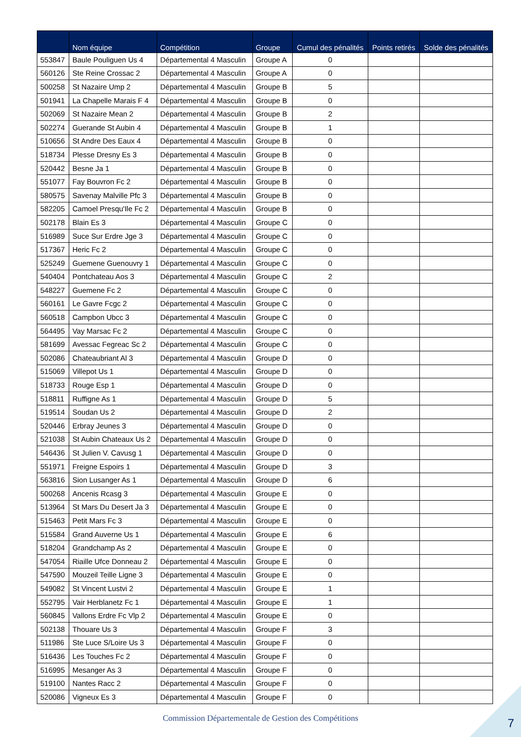| | Nom équipe | Compétition | Groupe | Cumul des pénalités | Points retirés | Solde des pénalités |
| --- | --- | --- | --- | --- | --- | --- |
| 553847 | Baule Pouliguen Us 4 | Départemental 4 Masculin | Groupe A | 0 | | |
| 560126 | Ste Reine Crossac 2 | Départemental 4 Masculin | Groupe A | 0 | | |
| 500258 | St Nazaire Ump 2 | Départemental 4 Masculin | Groupe B | 5 | | |
| 501941 | La Chapelle Marais F 4 | Départemental 4 Masculin | Groupe B | 0 | | |
| 502069 | St Nazaire Mean 2 | Départemental 4 Masculin | Groupe B | 2 | | |
| 502274 | Guerande St Aubin 4 | Départemental 4 Masculin | Groupe B | 1 | | |
| 510656 | St Andre Des Eaux 4 | Départemental 4 Masculin | Groupe B | 0 | | |
| 518734 | Plesse Dresny Es 3 | Départemental 4 Masculin | Groupe B | 0 | | |
| 520442 | Besne Ja 1 | Départemental 4 Masculin | Groupe B | 0 | | |
| 551077 | Fay Bouvron Fc 2 | Départemental 4 Masculin | Groupe B | 0 | | |
| 580575 | Savenay Malville Pfc 3 | Départemental 4 Masculin | Groupe B | 0 | | |
| 582205 | Camoel Presqu'Ile Fc 2 | Départemental 4 Masculin | Groupe B | 0 | | |
| 502178 | Blain Es 3 | Départemental 4 Masculin | Groupe C | 0 | | |
| 516989 | Suce Sur Erdre Jge 3 | Départemental 4 Masculin | Groupe C | 0 | | |
| 517367 | Heric Fc 2 | Départemental 4 Masculin | Groupe C | 0 | | |
| 525249 | Guemene Guenouvry 1 | Départemental 4 Masculin | Groupe C | 0 | | |
| 540404 | Pontchateau Aos 3 | Départemental 4 Masculin | Groupe C | 2 | | |
| 548227 | Guemene Fc 2 | Départemental 4 Masculin | Groupe C | 0 | | |
| 560161 | Le Gavre Fcgc 2 | Départemental 4 Masculin | Groupe C | 0 | | |
| 560518 | Campbon Ubcc 3 | Départemental 4 Masculin | Groupe C | 0 | | |
| 564495 | Vay Marsac Fc 2 | Départemental 4 Masculin | Groupe C | 0 | | |
| 581699 | Avessac Fegreac Sc 2 | Départemental 4 Masculin | Groupe C | 0 | | |
| 502086 | Chateaubriant Al 3 | Départemental 4 Masculin | Groupe D | 0 | | |
| 515069 | Villepot Us 1 | Départemental 4 Masculin | Groupe D | 0 | | |
| 518733 | Rouge Esp 1 | Départemental 4 Masculin | Groupe D | 0 | | |
| 518811 | Ruffigne As 1 | Départemental 4 Masculin | Groupe D | 5 | | |
| 519514 | Soudan Us 2 | Départemental 4 Masculin | Groupe D | 2 | | |
| 520446 | Erbray Jeunes 3 | Départemental 4 Masculin | Groupe D | 0 | | |
| 521038 | St Aubin Chateaux Us 2 | Départemental 4 Masculin | Groupe D | 0 | | |
| 546436 | St Julien V. Cavusg 1 | Départemental 4 Masculin | Groupe D | 0 | | |
| 551971 | Freigne Espoirs 1 | Départemental 4 Masculin | Groupe D | 3 | | |
| 563816 | Sion Lusanger As 1 | Départemental 4 Masculin | Groupe D | 6 | | |
| 500268 | Ancenis Rcasg 3 | Départemental 4 Masculin | Groupe E | 0 | | |
| 513964 | St Mars Du Desert Ja 3 | Départemental 4 Masculin | Groupe E | 0 | | |
| 515463 | Petit Mars Fc 3 | Départemental 4 Masculin | Groupe E | 0 | | |
| 515584 | Grand Auverne Us 1 | Départemental 4 Masculin | Groupe E | 6 | | |
| 518204 | Grandchamp As 2 | Départemental 4 Masculin | Groupe E | 0 | | |
| 547054 | Riaille Ufce Donneau 2 | Départemental 4 Masculin | Groupe E | 0 | | |
| 547590 | Mouzeil Teille Ligne 3 | Départemental 4 Masculin | Groupe E | 0 | | |
| 549082 | St Vincent Lustvi 2 | Départemental 4 Masculin | Groupe E | 1 | | |
| 552795 | Vair Herblanetz Fc 1 | Départemental 4 Masculin | Groupe E | 1 | | |
| 560845 | Vallons Erdre Fc Vlp 2 | Départemental 4 Masculin | Groupe E | 0 | | |
| 502138 | Thouare Us 3 | Départemental 4 Masculin | Groupe F | 3 | | |
| 511986 | Ste Luce S/Loire Us 3 | Départemental 4 Masculin | Groupe F | 0 | | |
| 516436 | Les Touches Fc 2 | Départemental 4 Masculin | Groupe F | 0 | | |
| 516995 | Mesanger As 3 | Départemental 4 Masculin | Groupe F | 0 | | |
| 519100 | Nantes Racc 2 | Départemental 4 Masculin | Groupe F | 0 | | |
| 520086 | Vigneux Es 3 | Départemental 4 Masculin | Groupe F | 0 | | |
Commission Départementale de Gestion des Compétitions 7